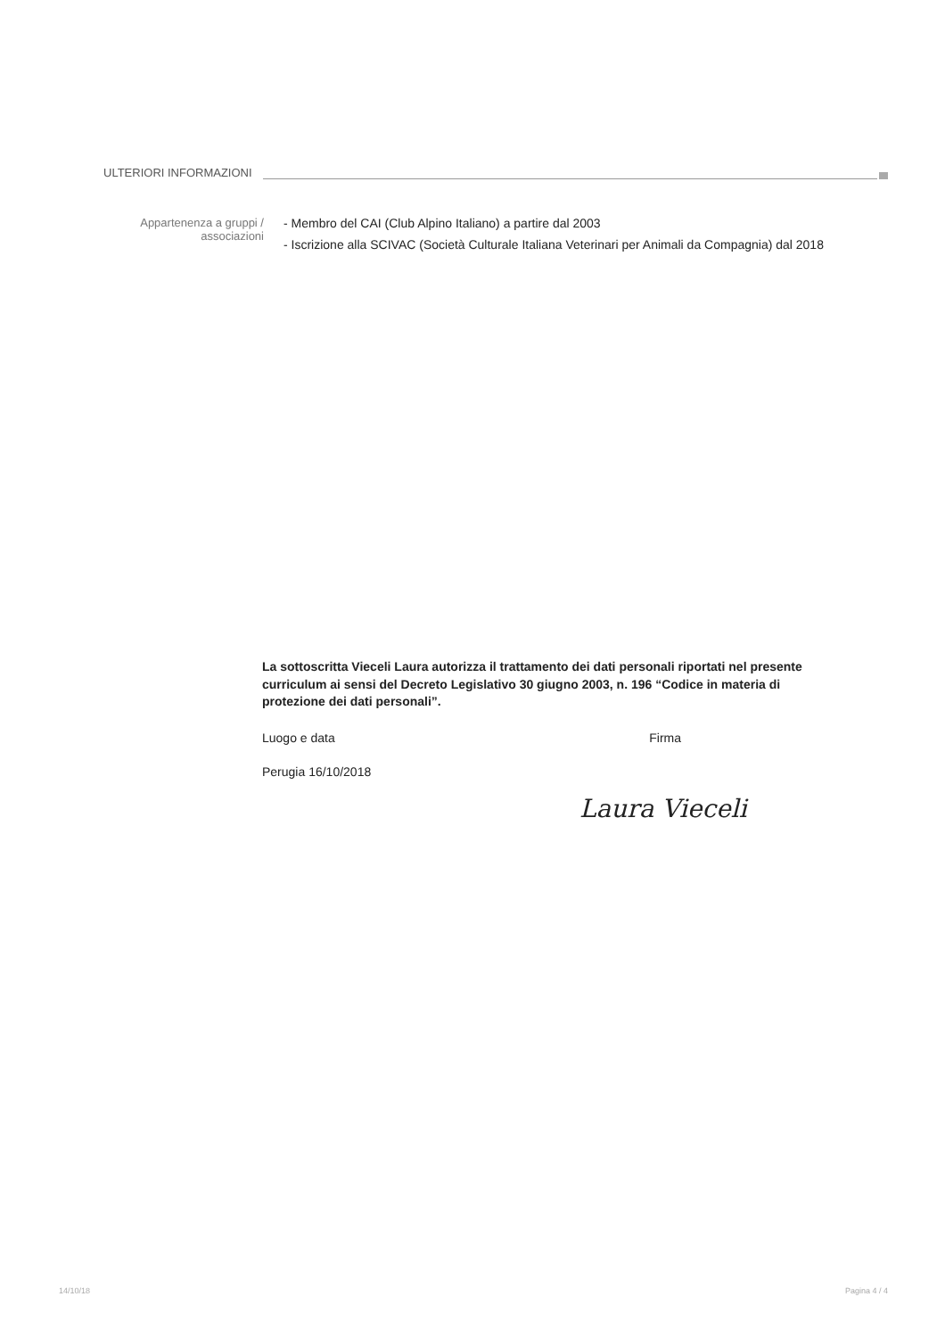ULTERIORI INFORMAZIONI
Appartenenza a gruppi / associazioni
- Membro del CAI (Club Alpino Italiano) a partire dal 2003
- Iscrizione alla SCIVAC (Società Culturale Italiana Veterinari per Animali da Compagnia) dal 2018
La sottoscritta Vieceli Laura autorizza il trattamento dei dati personali riportati nel presente curriculum ai sensi del Decreto Legislativo 30 giugno 2003, n. 196 “Codice in materia di protezione dei dati personali”.
Luogo e data Firma
Perugia 16/10/2018
Laura Vieceli
14/10/18 Pagina 4 / 4